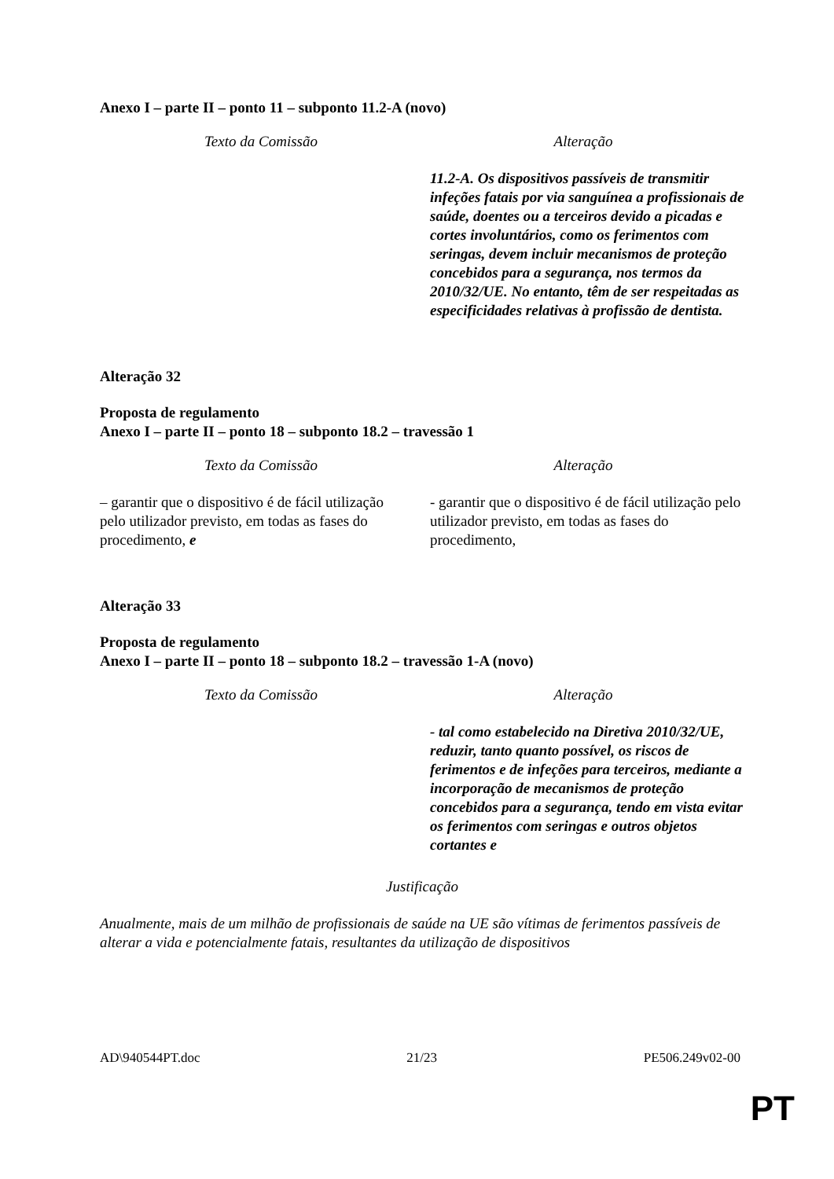Anexo I – parte II – ponto 11 – subponto 11.2-A (novo)
| Texto da Comissão | Alteração |
| --- | --- |
| | 11.2-A. Os dispositivos passíveis de transmitir infeções fatais por via sanguínea a profissionais de saúde, doentes ou a terceiros devido a picadas e cortes involuntários, como os ferimentos com seringas, devem incluir mecanismos de proteção concebidos para a segurança, nos termos da 2010/32/UE. No entanto, têm de ser respeitadas as especificidades relativas à profissão de dentista. |
Alteração 32
Proposta de regulamento
Anexo I – parte II – ponto 18 – subponto 18.2 – travessão 1
| Texto da Comissão | Alteração |
| --- | --- |
| – garantir que o dispositivo é de fácil utilização pelo utilizador previsto, em todas as fases do procedimento, e | - garantir que o dispositivo é de fácil utilização pelo utilizador previsto, em todas as fases do procedimento, |
Alteração 33
Proposta de regulamento
Anexo I – parte II – ponto 18 – subponto 18.2 – travessão 1-A (novo)
| Texto da Comissão | Alteração |
| --- | --- |
| | - tal como estabelecido na Diretiva 2010/32/UE, reduzir, tanto quanto possível, os riscos de ferimentos e de infeções para terceiros, mediante a incorporação de mecanismos de proteção concebidos para a segurança, tendo em vista evitar os ferimentos com seringas e outros objetos cortantes e |
Justificação
Anualmente, mais de um milhão de profissionais de saúde na UE são vítimas de ferimentos passíveis de alterar a vida e potencialmente fatais, resultantes da utilização de dispositivos
AD\940544PT.doc 21/23 PE506.249v02-00
PT